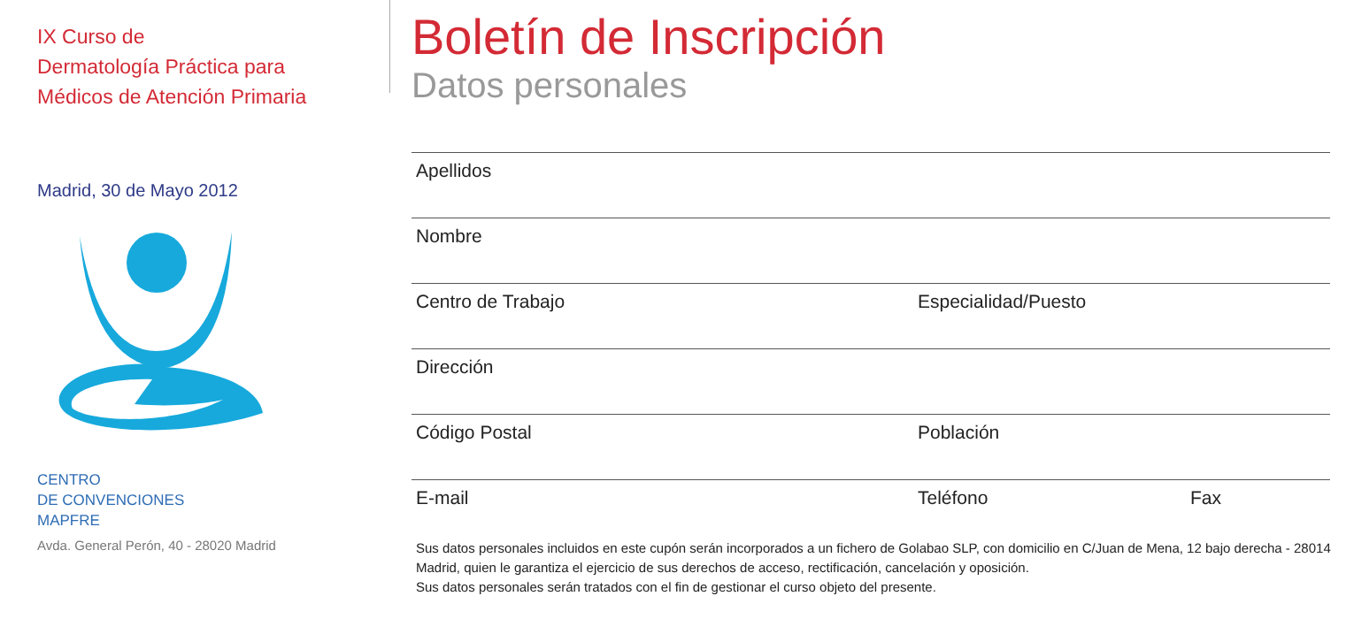IX Curso de
Dermatología Práctica para
Médicos de Atención Primaria
Madrid, 30 de Mayo 2012
CENTRO
DE CONVENCIONES
MAPFRE
Avda. General Perón, 40 - 28020 Madrid
Boletín de Inscripción
Datos personales
Apellidos
Nombre
Centro de Trabajo Especialidad/Puesto
Dirección
Código Postal Población
E-mail Teléfono Fax
Sus datos personales incluidos en este cupón serán incorporados a un fichero de Golabao SLP, con domicilio en C/Juan de Mena, 12 bajo derecha - 28014 Madrid, quien le garantiza el ejercicio de sus derechos de acceso, rectificación, cancelación y oposición.
Sus datos personales serán tratados con el fin de gestionar el curso objeto del presente.